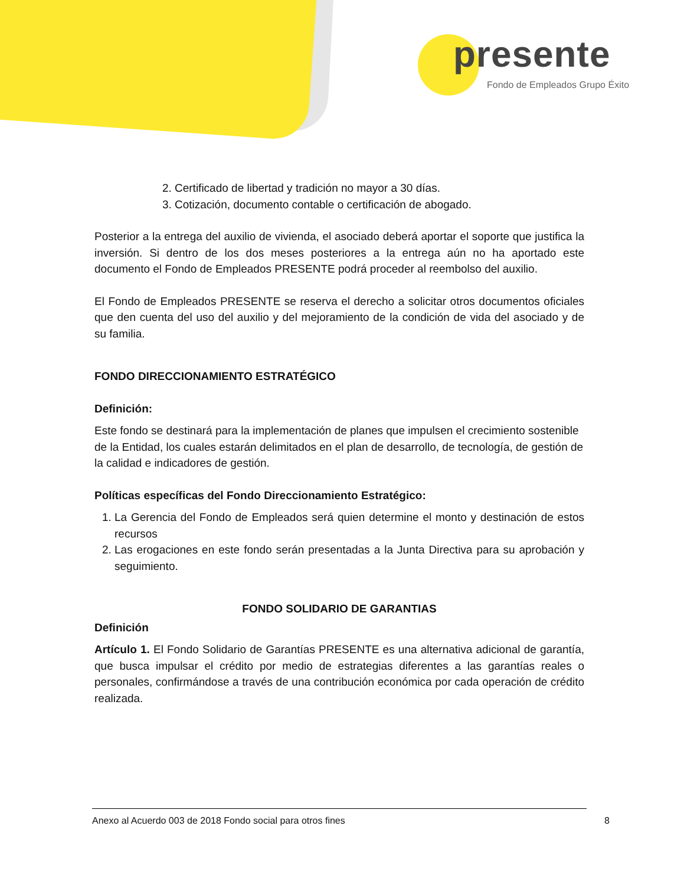presente Fondo de Empleados Grupo Éxito
2. Certificado de libertad y tradición no mayor a 30 días.
3. Cotización, documento contable o certificación de abogado.
Posterior a la entrega del auxilio de vivienda, el asociado deberá aportar el soporte que justifica la inversión. Si dentro de los dos meses posteriores a la entrega aún no ha aportado este documento el Fondo de Empleados PRESENTE podrá proceder al reembolso del auxilio.
El Fondo de Empleados PRESENTE se reserva el derecho a solicitar otros documentos oficiales que den cuenta del uso del auxilio y del mejoramiento de la condición de vida del asociado y de su familia.
FONDO DIRECCIONAMIENTO ESTRATÉGICO
Definición:
Este fondo se destinará para la implementación de planes que impulsen el crecimiento sostenible de la Entidad, los cuales estarán delimitados en el plan de desarrollo, de tecnología, de gestión de la calidad e indicadores de gestión.
Políticas específicas del Fondo Direccionamiento Estratégico:
1. La Gerencia del Fondo de Empleados será quien determine el monto y destinación de estos recursos
2. Las erogaciones en este fondo serán presentadas a la Junta Directiva para su aprobación y seguimiento.
FONDO SOLIDARIO DE GARANTIAS
Definición
Artículo 1. El Fondo Solidario de Garantías PRESENTE es una alternativa adicional de garantía, que busca impulsar el crédito por medio de estrategias diferentes a las garantías reales o personales, confirmándose a través de una contribución económica por cada operación de crédito realizada.
Anexo al Acuerdo 003 de 2018 Fondo social para otros fines 8